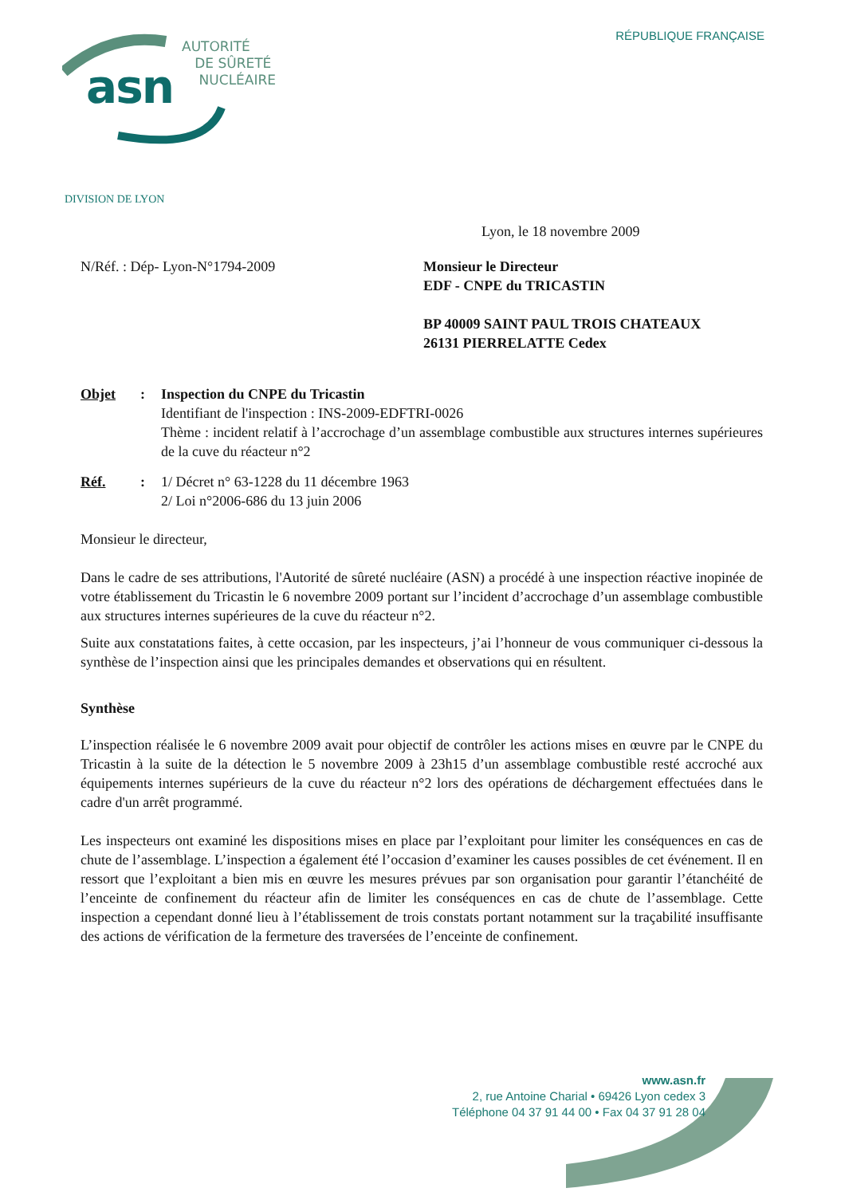RÉPUBLIQUE FRANÇAISE
asn
AUTORITÉ
DE SÛRETÉ
NUCLÉAIRE
DIVISION DE LYON
Lyon, le 18 novembre 2009
N/Réf. : Dép- Lyon-N°1794-2009 Monsieur le Directeur
EDF - CNPE du TRICASTIN
BP 40009 SAINT PAUL TROIS CHATEAUX
26131 PIERRELATTE Cedex
Objet : Inspection du CNPE du Tricastin
Identifiant de l'inspection : INS-2009-EDFTRI-0026
Thème : incident relatif à l’accrochage d’un assemblage combustible aux structures internes supérieures de la cuve du réacteur n°2
Réf. : 1/ Décret n° 63-1228 du 11 décembre 1963
2/ Loi n°2006-686 du 13 juin 2006
Monsieur le directeur,
Dans le cadre de ses attributions, l'Autorité de sûreté nucléaire (ASN) a procédé à une inspection réactive inopinée de votre établissement du Tricastin le 6 novembre 2009 portant sur l’incident d’accrochage d’un assemblage combustible aux structures internes supérieures de la cuve du réacteur n°2.
Suite aux constatations faites, à cette occasion, par les inspecteurs, j’ai l’honneur de vous communiquer ci-dessous la synthèse de l’inspection ainsi que les principales demandes et observations qui en résultent.
Synthèse
L’inspection réalisée le 6 novembre 2009 avait pour objectif de contrôler les actions mises en œuvre par le CNPE du Tricastin à la suite de la détection le 5 novembre 2009 à 23h15 d’un assemblage combustible resté accroché aux équipements internes supérieurs de la cuve du réacteur n°2 lors des opérations de déchargement effectuées dans le cadre d'un arrêt programmé.
Les inspecteurs ont examiné les dispositions mises en place par l’exploitant pour limiter les conséquences en cas de chute de l’assemblage. L’inspection a également été l’occasion d’examiner les causes possibles de cet événement. Il en ressort que l’exploitant a bien mis en œuvre les mesures prévues par son organisation pour garantir l’étanchéité de l’enceinte de confinement du réacteur afin de limiter les conséquences en cas de chute de l’assemblage. Cette inspection a cependant donné lieu à l’établissement de trois constats portant notamment sur la traçabilité insuffisante des actions de vérification de la fermeture des traversées de l’enceinte de confinement.
www.asn.fr
2, rue Antoine Charial • 69426 Lyon cedex 3
Téléphone 04 37 91 44 00 • Fax 04 37 91 28 04